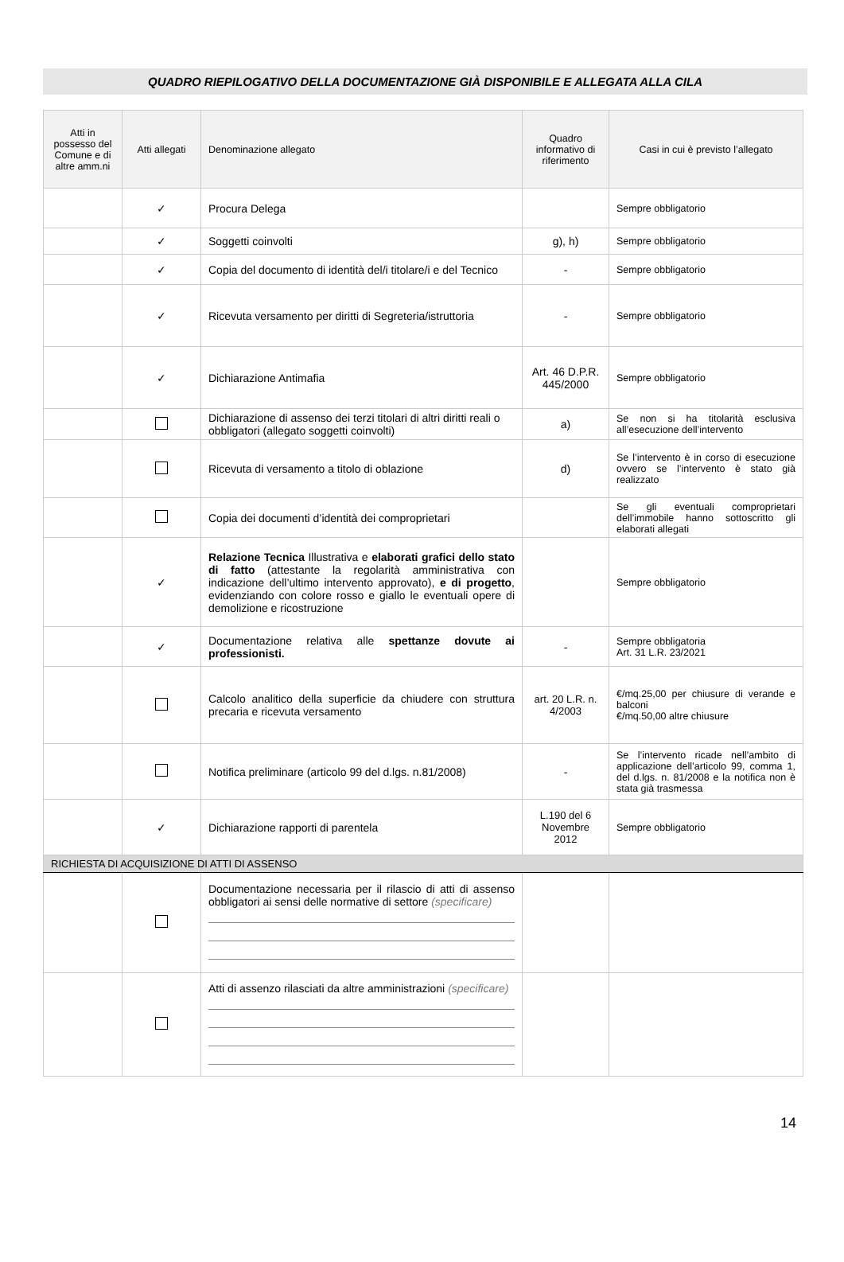QUADRO RIEPILOGATIVO DELLA DOCUMENTAZIONE GIÀ DISPONIBILE E ALLEGATA ALLA CILA
| Atti in possesso del Comune e di altre amm.ni | Atti allegati | Denominazione allegato | Quadro informativo di riferimento | Casi in cui è previsto l’allegato |
| --- | --- | --- | --- | --- |
| | ✓ | Procura Delega | | Sempre obbligatorio |
| | ✓ | Soggetti coinvolti | g), h) | Sempre obbligatorio |
| | ✓ | Copia del documento di identità del/i titolare/i e del Tecnico | - | Sempre obbligatorio |
| | ✓ | Ricevuta versamento per diritti di Segreteria/istruttoria | - | Sempre obbligatorio |
| | ✓ | Dichiarazione Antimafia | Art. 46 D.P.R. 445/2000 | Sempre obbligatorio |
| | | Dichiarazione di assenso dei terzi titolari di altri diritti reali o obbligatori (allegato soggetti coinvolti) | a) | Se non si ha titolarità esclusiva all’esecuzione dell’intervento |
| | | Ricevuta di versamento a titolo di oblazione | d) | Se l’intervento è in corso di esecuzione ovvero se l’intervento è stato già realizzato |
| | | Copia dei documenti d’identità dei comproprietari | | Se gli eventuali comproprietari dell’immobile hanno sottoscritto gli elaborati allegati |
| | ✓ | Relazione Tecnica Illustrativa e elaborati grafici dello stato di fatto (attestante la regolarità amministrativa con indicazione dell’ultimo intervento approvato), e di progetto , evidenziando con colore rosso e giallo le eventuali opere di demolizione e ricostruzione | | Sempre obbligatorio |
| | ✓ | Documentazione relativa alle spettanze dovute ai professionisti. | - | Sempre obbligatoria Art. 31 L.R. 23/2021 |
| | | Calcolo analitico della superficie da chiudere con struttura precaria e ricevuta versamento | art. 20 L.R. n. 4/2003 | €/mq.25,00 per chiusure di verande e balconi €/mq.50,00 altre chiusure |
| | | Notifica preliminare (articolo 99 del d.lgs. n.81/2008) | - | Se l’intervento ricade nell’ambito di applicazione dell’articolo 99, comma 1, del d.lgs. n. 81/2008 e la notifica non è stata già trasmessa |
| | ✓ | Dichiarazione rapporti di parentela | L.190 del 6 Novembre 2012 | Sempre obbligatorio |
| RICHIESTA DI ACQUISIZIONE DI ATTI DI ASSENSO | | | | |
| | | Documentazione necessaria per il rilascio di atti di assenso obbligatori ai sensi delle normative di settore (specificare) | | |
| | | Atti di assenzo rilasciati da altre amministrazioni (specificare) | | |
14